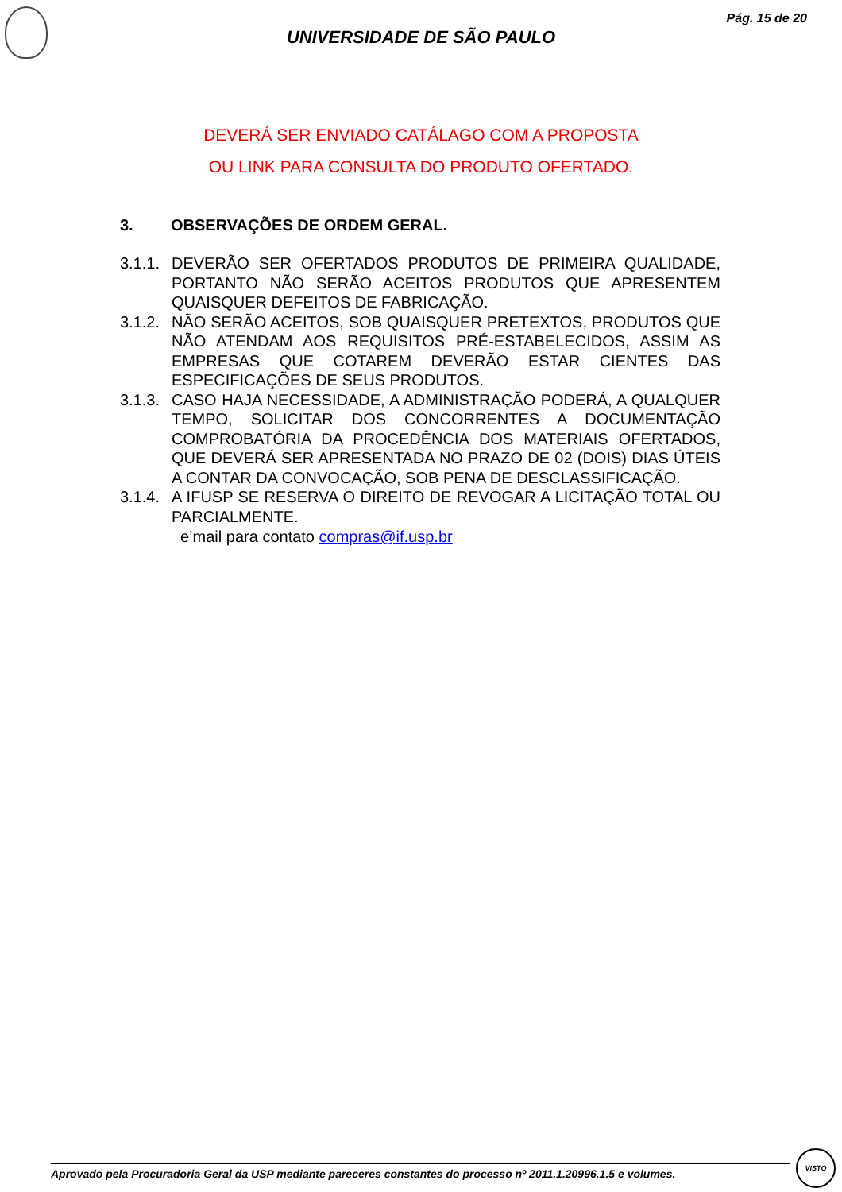Pág. 15 de 20
UNIVERSIDADE DE SÃO PAULO
DEVERÁ SER ENVIADO CATÁLAGO COM A PROPOSTA
OU LINK PARA CONSULTA DO PRODUTO OFERTADO.
3. OBSERVAÇÕES DE ORDEM GERAL.
3.1.1.
DEVERÃO SER OFERTADOS PRODUTOS DE PRIMEIRA QUALIDADE, PORTANTO NÃO SERÃO ACEITOS PRODUTOS QUE APRESENTEM QUAISQUER DEFEITOS DE FABRICAÇÃO.
3.1.2.
NÃO SERÃO ACEITOS, SOB QUAISQUER PRETEXTOS, PRODUTOS QUE NÃO ATENDAM AOS REQUISITOS PRÉ-ESTABELECIDOS, ASSIM AS EMPRESAS QUE COTAREM DEVERÃO ESTAR CIENTES DAS ESPECIFICAÇÕES DE SEUS PRODUTOS.
3.1.3.
CASO HAJA NECESSIDADE, A ADMINISTRAÇÃO PODERÁ, A QUALQUER TEMPO, SOLICITAR DOS CONCORRENTES A DOCUMENTAÇÃO COMPROBATÓRIA DA PROCEDÊNCIA DOS MATERIAIS OFERTADOS, QUE DEVERÁ SER APRESENTADA NO PRAZO DE 02 (DOIS) DIAS ÚTEIS A CONTAR DA CONVOCAÇÃO, SOB PENA DE DESCLASSIFICAÇÃO.
3.1.4.
A IFUSP SE RESERVA O DIREITO DE REVOGAR A LICITAÇÃO TOTAL OU PARCIALMENTE.
e’mail para contato compras@if.usp.br
Aprovado pela Procuradoria Geral da USP mediante pareceres constantes do processo nº 2011.1.20996.1.5 e volumes.
VISTO